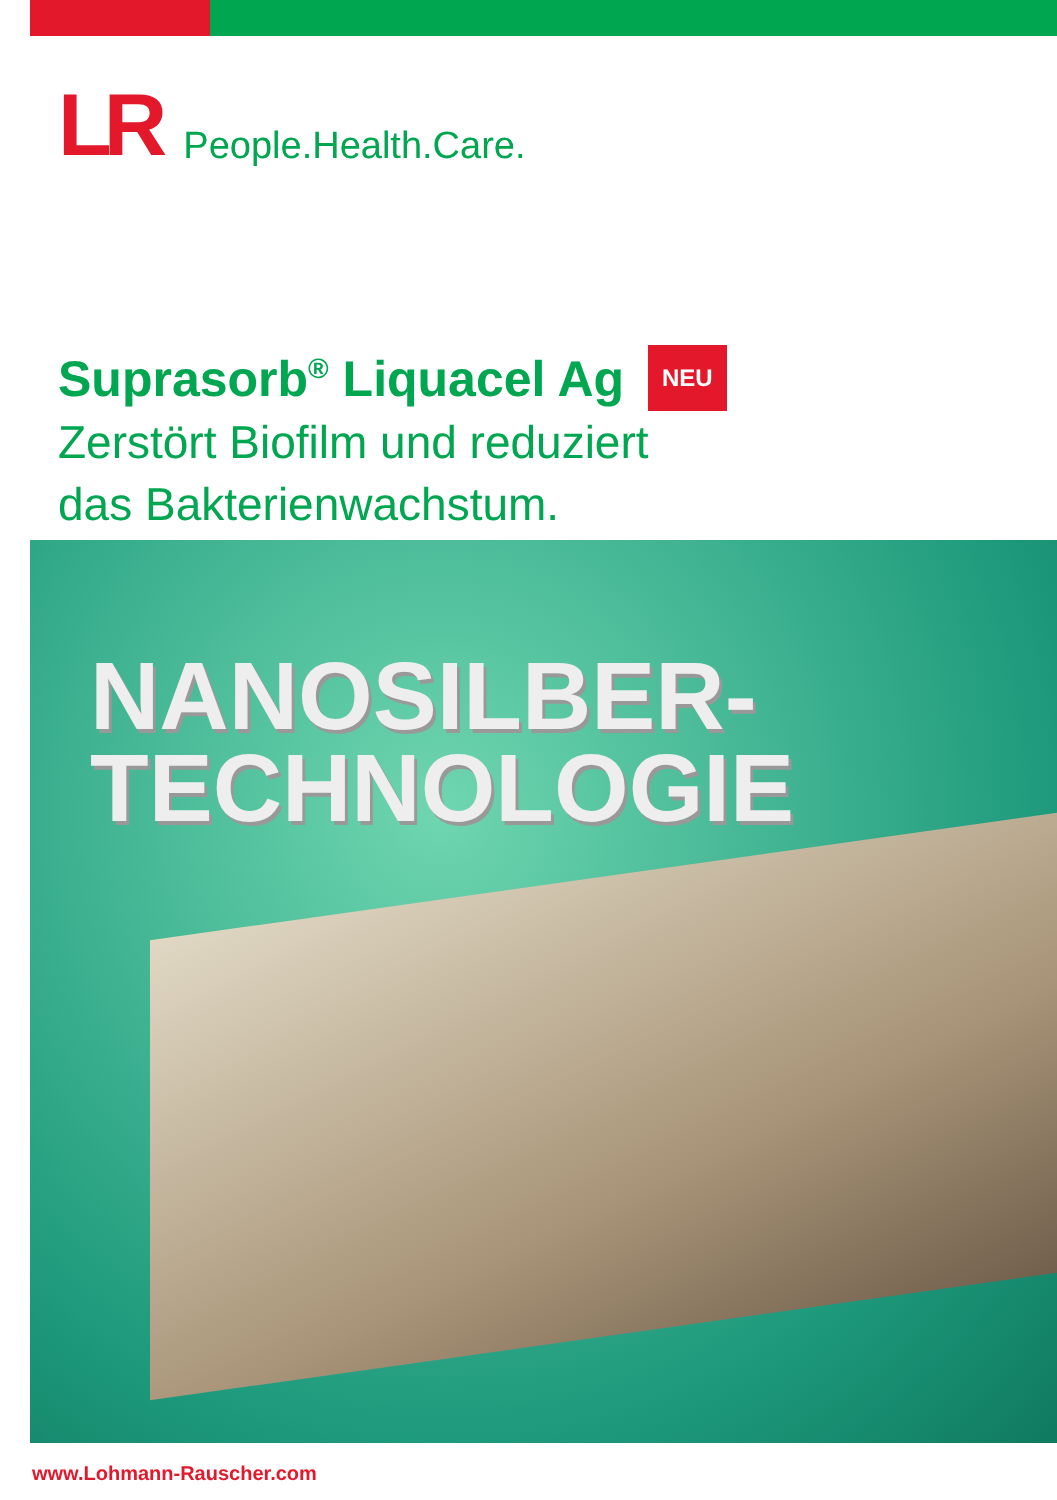LR People.Health.Care.
Suprasorb<sup>®</sup> Liquacel Ag NEU
Zerstört Biofilm und reduziert
das Bakterienwachstum.
NANOSILBER-
TECHNOLOGIE
www.Lohmann-Rauscher.com